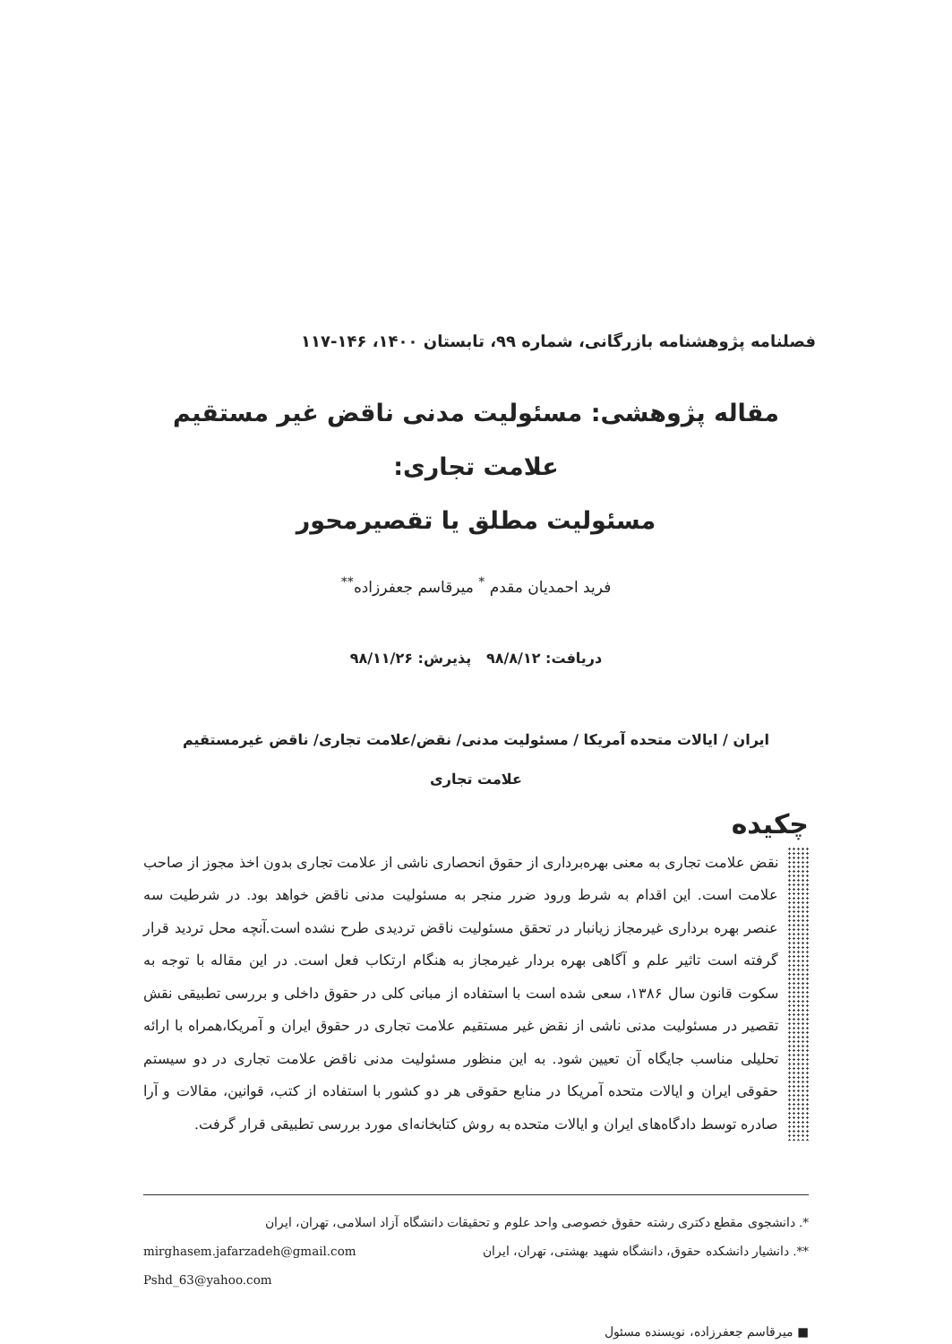فصلنامه پژوهشنامه بازرگانی، شماره ۹۹، تابستان ۱۴۰۰، ۱۴۶-۱۱۷
مقاله پژوهشی: مسئولیت مدنی ناقض غیر مستقیم علامت تجاری:
مسئولیت مطلق یا تقصیرمحور
فرید احمدیان مقدم <sup>*</sup> میرقاسم جعفرزاده<sup>**</sup>
دریافت: ۹۸/۸/۱۲ پذیرش: ۹۸/۱۱/۲۶
ایران / ایالات متحده آمریکا / مسئولیت مدنی/ نقض/علامت تجاری/ ناقض غیرمستقیم
علامت تجاری
چکیده
نقض علامت تجاری به معنی بهره‌برداری از حقوق انحصاری ناشی از علامت تجاری بدون اخذ مجوز از صاحب علامت است. این اقدام به شرط ورود ضرر منجر به مسئولیت مدنی ناقض خواهد بود. در شرطیت سه عنصر بهره برداری غیرمجاز زیانبار در تحقق مسئولیت ناقض تردیدی طرح نشده است.آنچه محل تردید قرار گرفته است تاثیر علم و آگاهی بهره بردار غیرمجاز به هنگام ارتکاب فعل است. در این مقاله با توجه به سکوت قانون سال ۱۳۸۶، سعی شده است با استفاده از مبانی کلی در حقوق داخلی و بررسی تطبیقی نقش تقصیر در مسئولیت مدنی ناشی از نقض غیر مستقیم علامت تجاری در حقوق ایران و آمریکا،همراه با ارائه تحلیلی مناسب جایگاه آن تعیین شود. به این منظور مسئولیت مدنی ناقض علامت تجاری در دو سیستم حقوقی ایران و ایالات متحده آمریکا در منابع حقوقی هر دو کشور با استفاده از کتب، قوانین، مقالات و آرا صادره توسط دادگاه‌های ایران و ایالات متحده به روش کتابخانه‌ای مورد بررسی تطبیقی قرار گرفت.
*. دانشجوی مقطع دکتری رشته حقوق خصوصی واحد علوم و تحقیقات دانشگاه آزاد اسلامی، تهران، ایران
**. دانشیار دانشکده حقوق، دانشگاه شهید بهشتی، تهران، ایران mirghasem.jafarzadeh@gmail.com
Pshd_63@yahoo.com
■ میرقاسم جعفرزاده، نویسنده مسئول